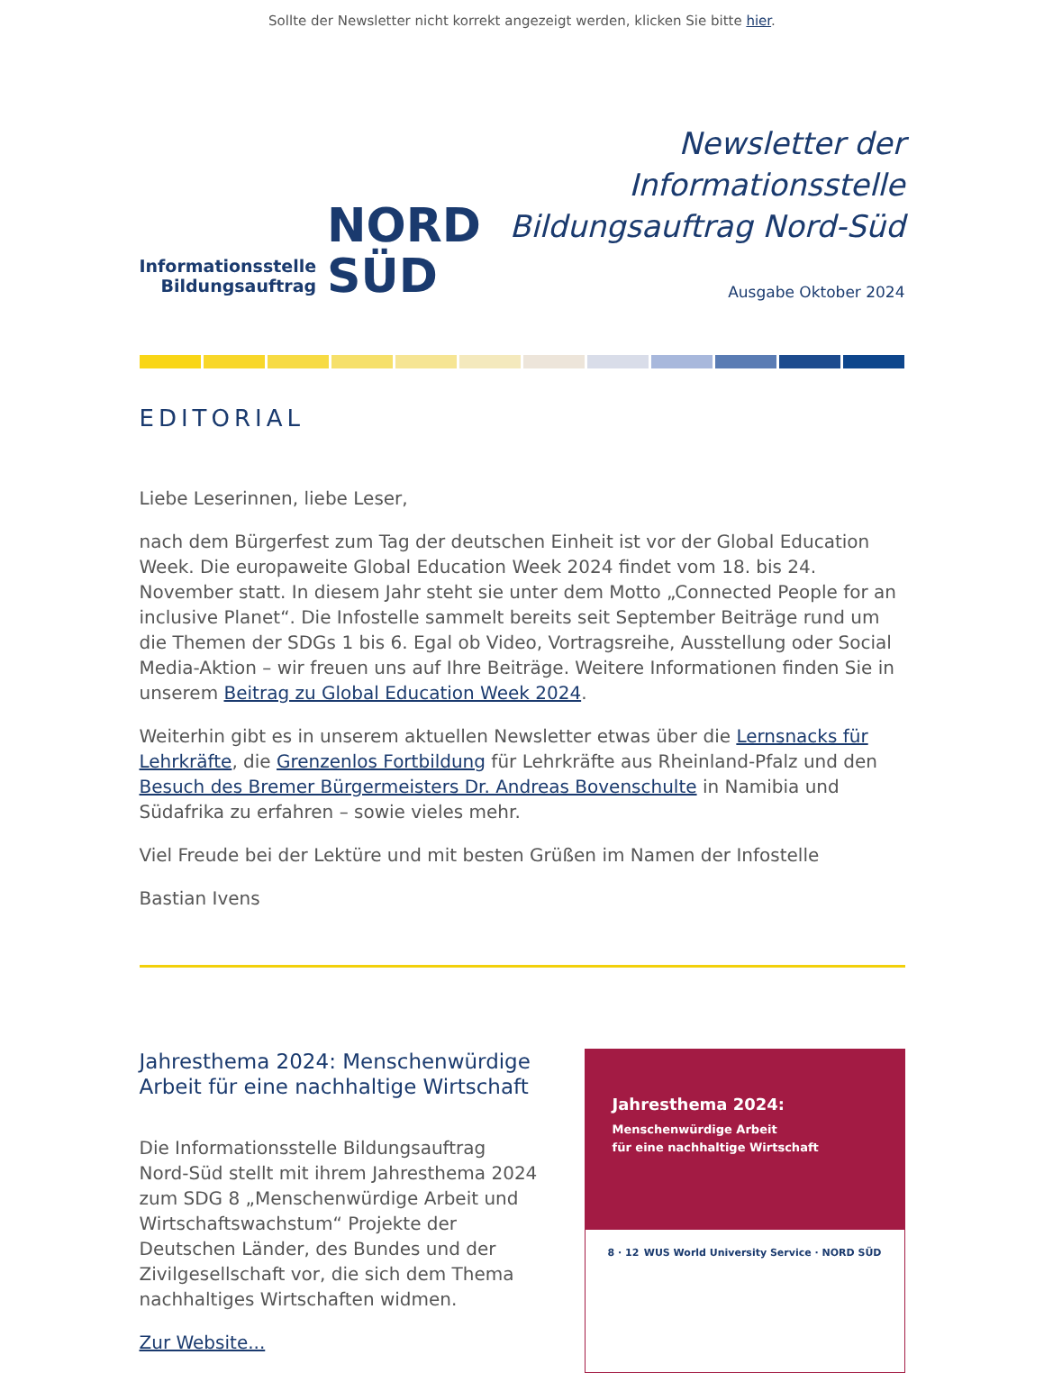Sollte der Newsletter nicht korrekt angezeigt werden, klicken Sie bitte hier.
Informationsstelle
Bildungsauftrag
NORD
SÜD
Newsletter der
Informationsstelle
Bildungsauftrag Nord-Süd
Ausgabe Oktober 2024
EDITORIAL
Liebe Leserinnen, liebe Leser,
nach dem Bürgerfest zum Tag der deutschen Einheit ist vor der Global Education Week. Die europaweite Global Education Week 2024 findet vom 18. bis 24. November statt. In diesem Jahr steht sie unter dem Motto „Connected People for an inclusive Planet“. Die Infostelle sammelt bereits seit September Beiträge rund um die Themen der SDGs 1 bis 6. Egal ob Video, Vortragsreihe, Ausstellung oder Social Media-Aktion – wir freuen uns auf Ihre Beiträge. Weitere Informationen finden Sie in unserem Beitrag zu Global Education Week 2024.
Weiterhin gibt es in unserem aktuellen Newsletter etwas über die Lernsnacks für Lehrkräfte, die Grenzenlos Fortbildung für Lehrkräfte aus Rheinland-Pfalz und den Besuch des Bremer Bürgermeisters Dr. Andreas Bovenschulte in Namibia und Südafrika zu erfahren – sowie vieles mehr.
Viel Freude bei der Lektüre und mit besten Grüßen im Namen der Infostelle
Bastian Ivens
Jahresthema 2024: Menschenwürdige Arbeit für eine nachhaltige Wirtschaft
Die Informationsstelle Bildungsauftrag Nord-Süd stellt mit ihrem Jahresthema 2024 zum SDG 8 „Menschenwürdige Arbeit und Wirtschaftswachstum“ Projekte der Deutschen Länder, des Bundes und der Zivilgesellschaft vor, die sich dem Thema nachhaltiges Wirtschaften widmen.
Zur Website...
Jahresthema 2024:
Menschenwürdige Arbeit
für eine nachhaltige Wirtschaft
8 · 12 WUS World University Service · NORD SÜD